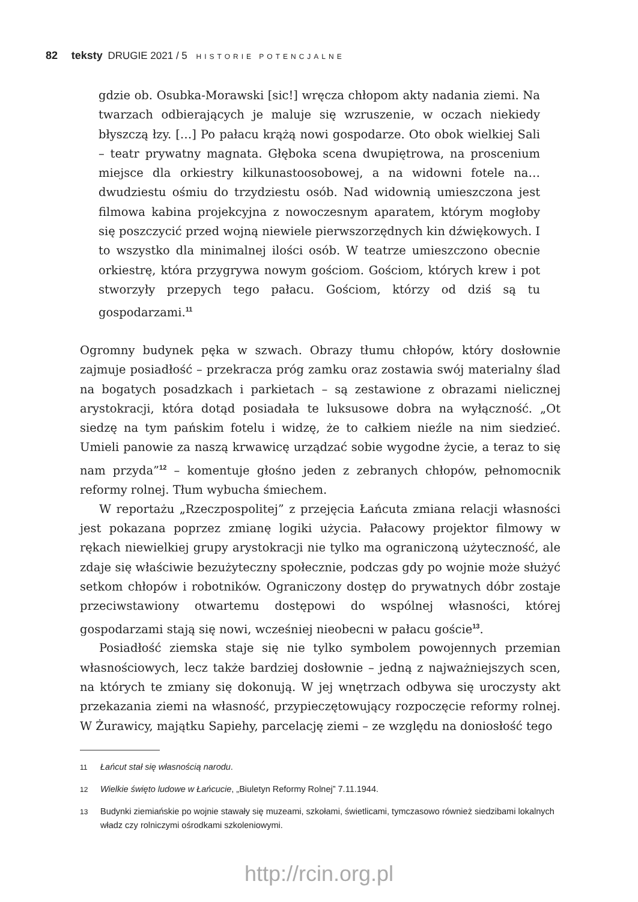82 teksty DRUGIE 2021 / 5 HISTORIE POTENCJALNE
gdzie ob. Osubka-Morawski [sic!] wręcza chłopom akty nadania ziemi. Na twarzach odbierających je maluje się wzruszenie, w oczach niekiedy błyszczą łzy. […] Po pałacu krążą nowi gospodarze. Oto obok wielkiej Sali – teatr prywatny magnata. Głęboka scena dwupiętrowa, na proscenium miejsce dla orkiestry kilkunastoosobowej, a na widowni fotele na… dwudziestu ośmiu do trzydziestu osób. Nad widownią umieszczona jest filmowa kabina projekcyjna z nowoczesnym aparatem, którym mogłoby się poszczycić przed wojną niewiele pierwszorzędnych kin dźwiękowych. I to wszystko dla minimalnej ilości osób. W teatrze umieszczono obecnie orkiestrę, która przygrywa nowym gościom. Gościom, których krew i pot stworzyły przepych tego pałacu. Gościom, którzy od dziś są tu gospodarzami.<sup>11</sup>
Ogromny budynek pęka w szwach. Obrazy tłumu chłopów, który dosłownie zajmuje posiadłość – przekracza próg zamku oraz zostawia swój materialny ślad na bogatych posadzkach i parkietach – są zestawione z obrazami nielicznej arystokracji, która dotąd posiadała te luksusowe dobra na wyłączność. „Ot siedzę na tym pańskim fotelu i widzę, że to całkiem nieźle na nim siedzieć. Umieli panowie za naszą krwawicę urządzać sobie wygodne życie, a teraz to się nam przyda”<sup>12</sup> – komentuje głośno jeden z zebranych chłopów, pełnomocnik reformy rolnej. Tłum wybucha śmiechem.
W reportażu „Rzeczpospolitej” z przejęcia Łańcuta zmiana relacji własności jest pokazana poprzez zmianę logiki użycia. Pałacowy projektor filmowy w rękach niewielkiej grupy arystokracji nie tylko ma ograniczoną użyteczność, ale zdaje się właściwie bezużyteczny społecznie, podczas gdy po wojnie może służyć setkom chłopów i robotników. Ograniczony dostęp do prywatnych dóbr zostaje przeciwstawiony otwartemu dostępowi do wspólnej własności, której gospodarzami stają się nowi, wcześniej nieobecni w pałacu goście<sup>13</sup>.
Posiadłość ziemska staje się nie tylko symbolem powojennych przemian własnościowych, lecz także bardziej dosłownie – jedną z najważniejszych scen, na których te zmiany się dokonują. W jej wnętrzach odbywa się uroczysty akt przekazania ziemi na własność, przypieczętowujący rozpoczęcie reformy rolnej. W Żurawicy, majątku Sapiehy, parcelację ziemi – ze względu na doniosłość tego
11 Łańcut stał się własnością narodu.
12 Wielkie święto ludowe w Łańcucie, „Biuletyn Reformy Rolnej” 7.11.1944.
13 Budynki ziemiańskie po wojnie stawały się muzeami, szkołami, świetlicami, tymczasowo również siedzibami lokalnych władz czy rolniczymi ośrodkami szkoleniowymi.
http://rcin.org.pl